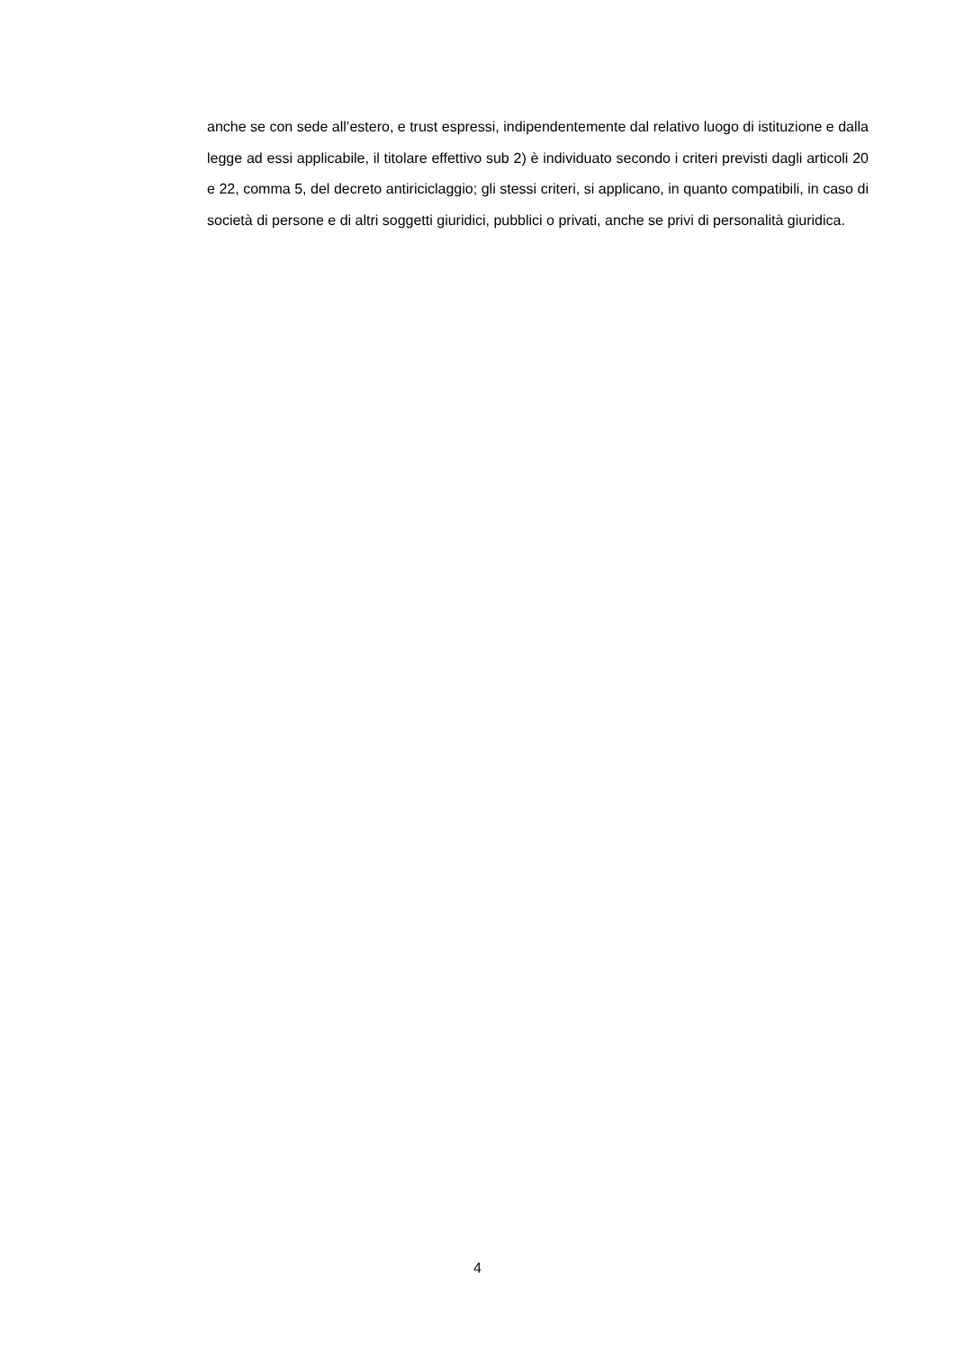anche se con sede all’estero, e trust espressi, indipendentemente dal relativo luogo di istituzione e dalla legge ad essi applicabile, il titolare effettivo sub 2) è individuato secondo i criteri previsti dagli articoli 20 e 22, comma 5, del decreto antiriciclaggio; gli stessi criteri, si applicano, in quanto compatibili, in caso di società di persone e di altri soggetti giuridici, pubblici o privati, anche se privi di personalità giuridica.
4